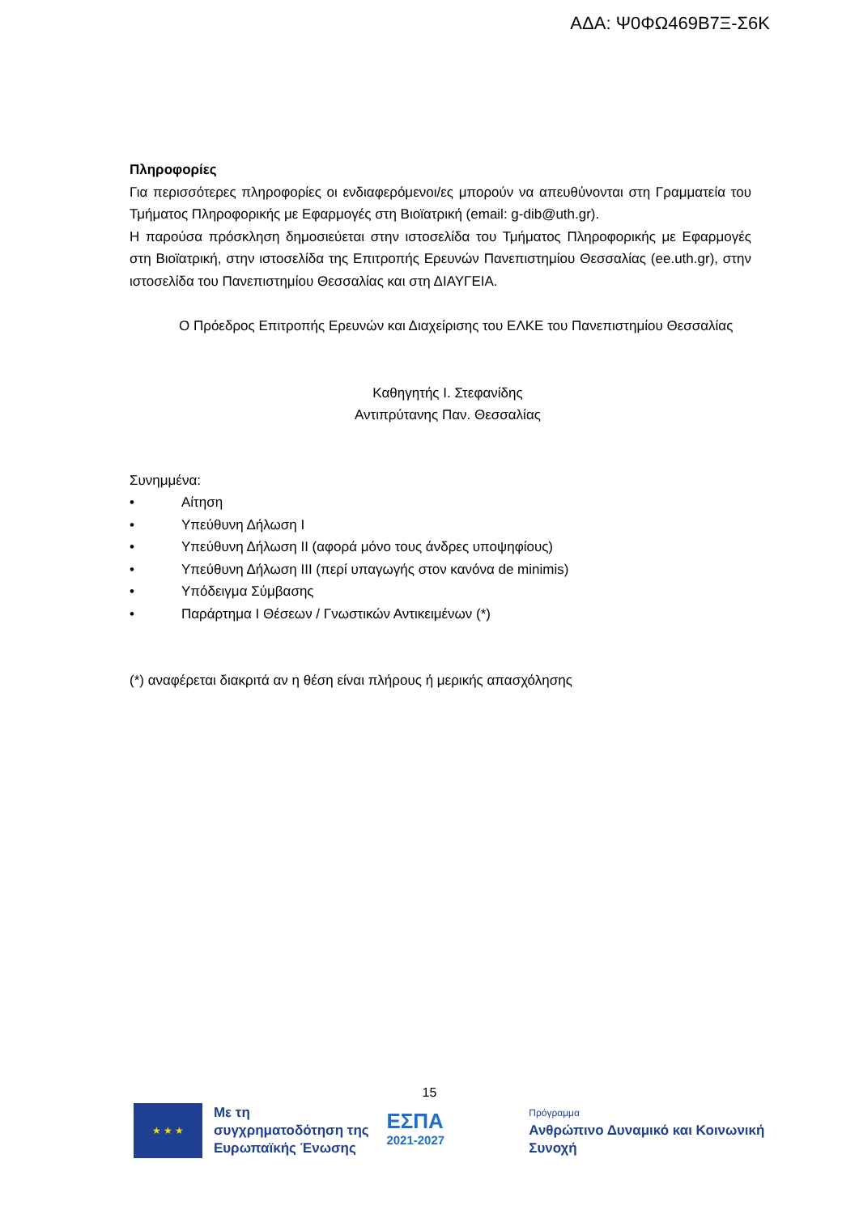ΑΔΑ: Ψ0ΦΩ469Β7Ξ-Σ6Κ
Πληροφορίες
Για περισσότερες πληροφορίες οι ενδιαφερόμενοι/ες μπορούν να απευθύνονται στη Γραμματεία του Τμήματος Πληροφορικής με Εφαρμογές στη Βιοϊατρική (email: g-dib@uth.gr).
Η παρούσα πρόσκληση δημοσιεύεται στην ιστοσελίδα του Τμήματος Πληροφορικής με Εφαρμογές στη Βιοϊατρική, στην ιστοσελίδα της Επιτροπής Ερευνών Πανεπιστημίου Θεσσαλίας (ee.uth.gr), στην ιστοσελίδα του Πανεπιστημίου Θεσσαλίας και στη ΔΙΑΥΓΕΙΑ.
Ο Πρόεδρος Επιτροπής Ερευνών και Διαχείρισης του ΕΛΚΕ του Πανεπιστημίου Θεσσαλίας
Καθηγητής Ι. Στεφανίδης
Αντιπρύτανης Παν. Θεσσαλίας
Συνημμένα:
• Αίτηση
• Υπεύθυνη Δήλωση Ι
• Υπεύθυνη Δήλωση ΙΙ (αφορά μόνο τους άνδρες υποψηφίους)
• Υπεύθυνη Δήλωση ΙΙΙ (περί υπαγωγής στον κανόνα de minimis)
• Υπόδειγμα Σύμβασης
• Παράρτημα Ι Θέσεων / Γνωστικών Αντικειμένων (*)
(*) αναφέρεται διακριτά αν η θέση είναι πλήρους ή μερικής απασχόλησης
15
★ ★ ★
Με τη συγχρηματοδότηση της Ευρωπαϊκής Ένωσης
ΕΣΠΑ
2021-2027
Πρόγραμμα
Ανθρώπινο Δυναμικό και Κοινωνική Συνοχή